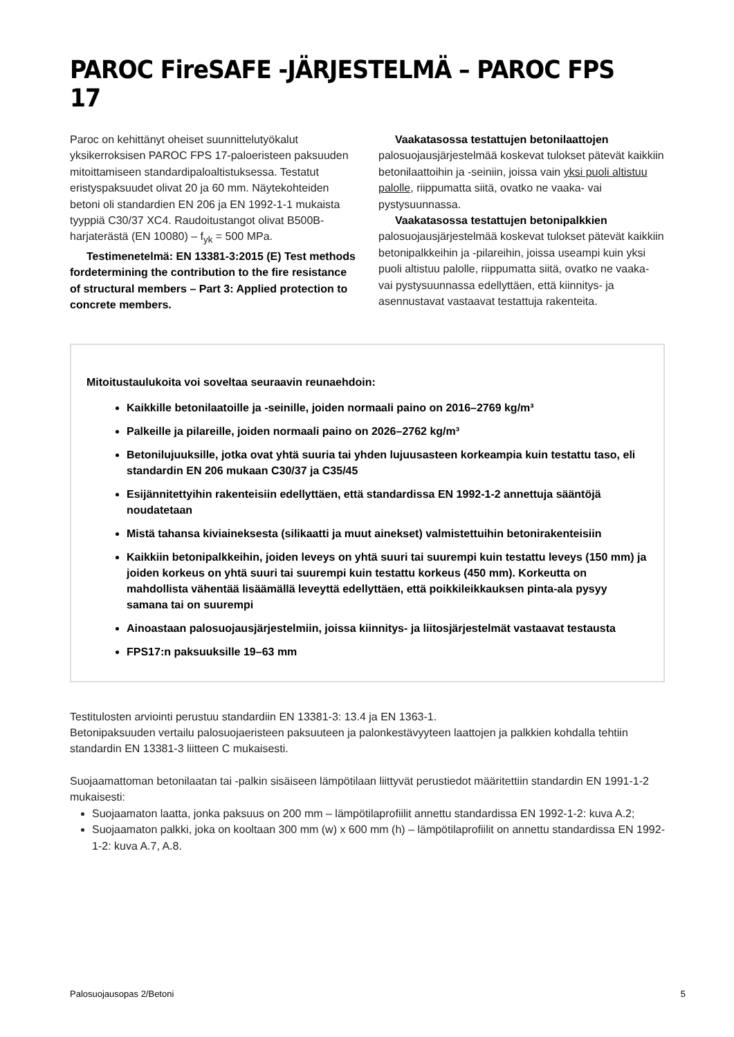PAROC FireSAFE -JÄRJESTELMÄ – PAROC FPS 17
Paroc on kehittänyt oheiset suunnittelutyökalut yksikerroksisen PAROC FPS 17-paloeristeen pak­suuden mitoittamiseen standardipaloaltistuksessa. Testatut eristyspaksuudet olivat 20 ja 60 mm. Näytekohteiden betoni oli standardien EN 206 ja EN 1992-1-1 mukaista tyyppiä C30/37 XC4. Raudoitustangot olivat B500B-harjaterästä (EN 10080) – f<sub>yk</sub> = 500 MPa.
Testimenetelmä: EN 13381-3:2015 (E) Test methods fordetermining the contribution to the fire resistance of structural members – Part 3: Applied protection to concrete members.
Vaakatasossa testattujen betonilaattojen palosuojausjärjestelmää koskevat tulokset pätevät kaikkiin betonilaattoihin ja -seiniin, joissa vain yksi puoli altistuu palolle, riippumatta siitä, ovatko ne vaaka- vai pystysuunnassa.
Vaakatasossa testattujen betonipalkkien palosuojausjärjestelmää koskevat tulokset pätevät kaikkiin betonipalkkeihin ja -pilareihin, joissa useampi kuin yksi puoli altistuu palolle, riippumatta siitä, ovatko ne vaaka- vai pystysuunnassa edellyttäen, että kiinnitys- ja asennustavat vastaavat testattuja rakenteita.
Mitoitustaulukoita voi soveltaa seuraavin reunaehdoin:
Kaikkille betonilaatoille ja -seinille, joiden normaali paino on 2016–2769 kg/m³
Palkeille ja pilareille, joiden normaali paino on 2026–2762 kg/m³
Betonilujuuksille, jotka ovat yhtä suuria tai yhden lujuusasteen korkeampia kuin testattu taso, eli standardin EN 206 mukaan C30/37 ja C35/45
Esijännitettyihin rakenteisiin edellyttäen, että standardissa EN 1992-1-2 annettuja sääntöjä noudatetaan
Mistä tahansa kiviaineksesta (silikaatti ja muut ainekset) valmistettuihin betonirakenteisiin
Kaikkiin betonipalkkeihin, joiden leveys on yhtä suuri tai suurempi kuin testattu leveys (150 mm) ja joiden korkeus on yhtä suuri tai suurempi kuin testattu korkeus (450 mm). Korkeutta on mahdollista vähentää lisäämällä leveyttä edellyttäen, että poikkileikkauksen pinta-ala pysyy samana tai on suurempi
Ainoastaan palosuojausjärjestelmiin, joissa kiinnitys- ja liitosjärjestelmät vastaavat testausta
FPS17:n paksuuksille 19–63 mm
Testitulosten arviointi perustuu standardiin EN 13381-3: 13.4 ja EN 1363-1.
Betonipaksuuden vertailu palosuojaeristeen paksuuteen ja palonkestävyyteen laattojen ja palkkien kohdalla tehtiin standardin EN 13381-3 liitteen C mukaisesti.
Suojaamattoman betonilaatan tai -palkin sisäiseen lämpötilaan liittyvät perustiedot määritettiin standardin EN 1991-1-2 mukaisesti:
Suojaamaton laatta, jonka paksuus on 200 mm – lämpötilaprofiilit annettu standardissa EN 1992-1-2: kuva A.2;
Suojaamaton palkki, joka on kooltaan 300 mm (w) x 600 mm (h) – lämpötilaprofiilit on annettu standardissa EN 1992-1-2: kuva A.7, A.8.
Palosuojausopas 2/Betoni 5